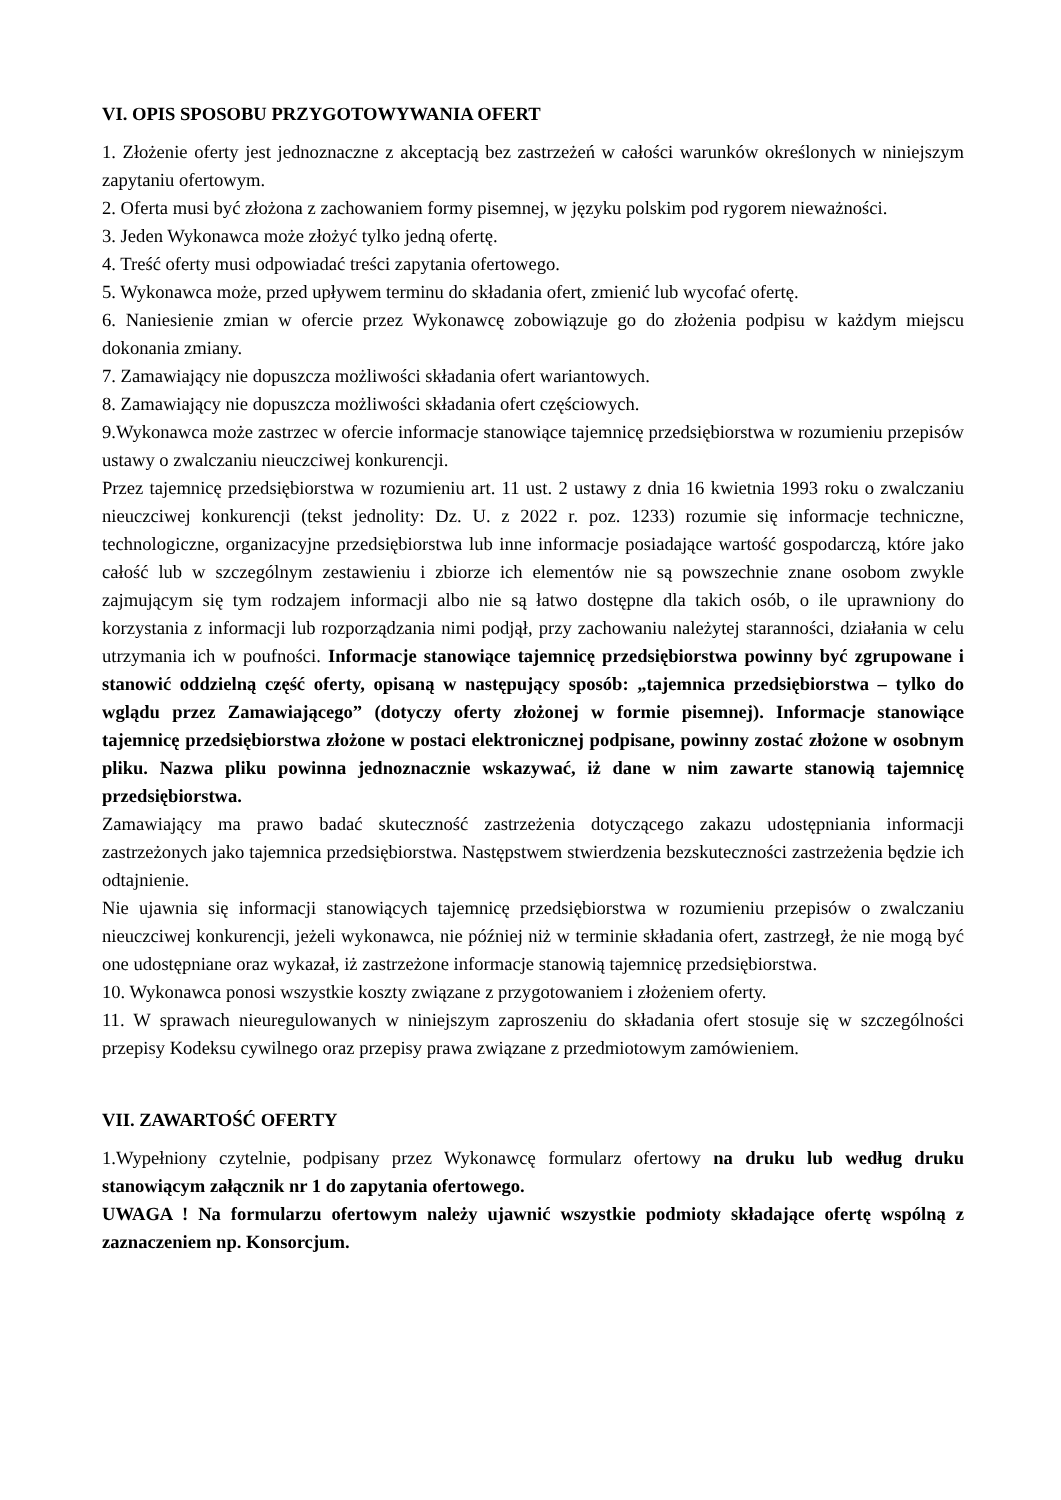VI. OPIS SPOSOBU PRZYGOTOWYWANIA OFERT
1. Złożenie oferty jest jednoznaczne z akceptacją bez zastrzeżeń w całości warunków określonych w niniejszym zapytaniu ofertowym.
2. Oferta musi być złożona z zachowaniem formy pisemnej, w języku polskim pod rygorem nieważności.
3. Jeden Wykonawca może złożyć tylko jedną ofertę.
4. Treść oferty musi odpowiadać treści zapytania ofertowego.
5. Wykonawca może, przed upływem terminu do składania ofert, zmienić lub wycofać ofertę.
6. Naniesienie zmian w ofercie przez Wykonawcę zobowiązuje go do złożenia podpisu w każdym miejscu dokonania zmiany.
7. Zamawiający nie dopuszcza możliwości składania ofert wariantowych.
8. Zamawiający nie dopuszcza możliwości składania ofert częściowych.
9.Wykonawca może zastrzec w ofercie informacje stanowiące tajemnicę przedsiębiorstwa w rozumieniu przepisów ustawy o zwalczaniu nieuczciwej konkurencji.
Przez tajemnicę przedsiębiorstwa w rozumieniu art. 11 ust. 2 ustawy z dnia 16 kwietnia 1993 roku o zwalczaniu nieuczciwej konkurencji (tekst jednolity: Dz. U. z 2022 r. poz. 1233) rozumie się informacje techniczne, technologiczne, organizacyjne przedsiębiorstwa lub inne informacje posiadające wartość gospodarczą, które jako całość lub w szczególnym zestawieniu i zbiorze ich elementów nie są powszechnie znane osobom zwykle zajmującym się tym rodzajem informacji albo nie są łatwo dostępne dla takich osób, o ile uprawniony do korzystania z informacji lub rozporządzania nimi podjął, przy zachowaniu należytej staranności, działania w celu utrzymania ich w poufności. Informacje stanowiące tajemnicę przedsiębiorstwa powinny być zgrupowane i stanowić oddzielną część oferty, opisaną w następujący sposób: „tajemnica przedsiębiorstwa – tylko do wglądu przez Zamawiającego” (dotyczy oferty złożonej w formie pisemnej). Informacje stanowiące tajemnicę przedsiębiorstwa złożone w postaci elektronicznej podpisane, powinny zostać złożone w osobnym pliku. Nazwa pliku powinna jednoznacznie wskazywać, iż dane w nim zawarte stanowią tajemnicę przedsiębiorstwa.
Zamawiający ma prawo badać skuteczność zastrzeżenia dotyczącego zakazu udostępniania informacji zastrzeżonych jako tajemnica przedsiębiorstwa. Następstwem stwierdzenia bezskuteczności zastrzeżenia będzie ich odtajnienie.
Nie ujawnia się informacji stanowiących tajemnicę przedsiębiorstwa w rozumieniu przepisów o zwalczaniu nieuczciwej konkurencji, jeżeli wykonawca, nie później niż w terminie składania ofert, zastrzegł, że nie mogą być one udostępniane oraz wykazał, iż zastrzeżone informacje stanowią tajemnicę przedsiębiorstwa.
10. Wykonawca ponosi wszystkie koszty związane z przygotowaniem i złożeniem oferty.
11. W sprawach nieuregulowanych w niniejszym zaproszeniu do składania ofert stosuje się w szczególności przepisy Kodeksu cywilnego oraz przepisy prawa związane z przedmiotowym zamówieniem.
VII. ZAWARTOŚĆ OFERTY
1.Wypełniony czytelnie, podpisany przez Wykonawcę formularz ofertowy na druku lub według druku stanowiącym załącznik nr 1 do zapytania ofertowego.
UWAGA ! Na formularzu ofertowym należy ujawnić wszystkie podmioty składające ofertę wspólną z zaznaczeniem np. Konsorcjum.